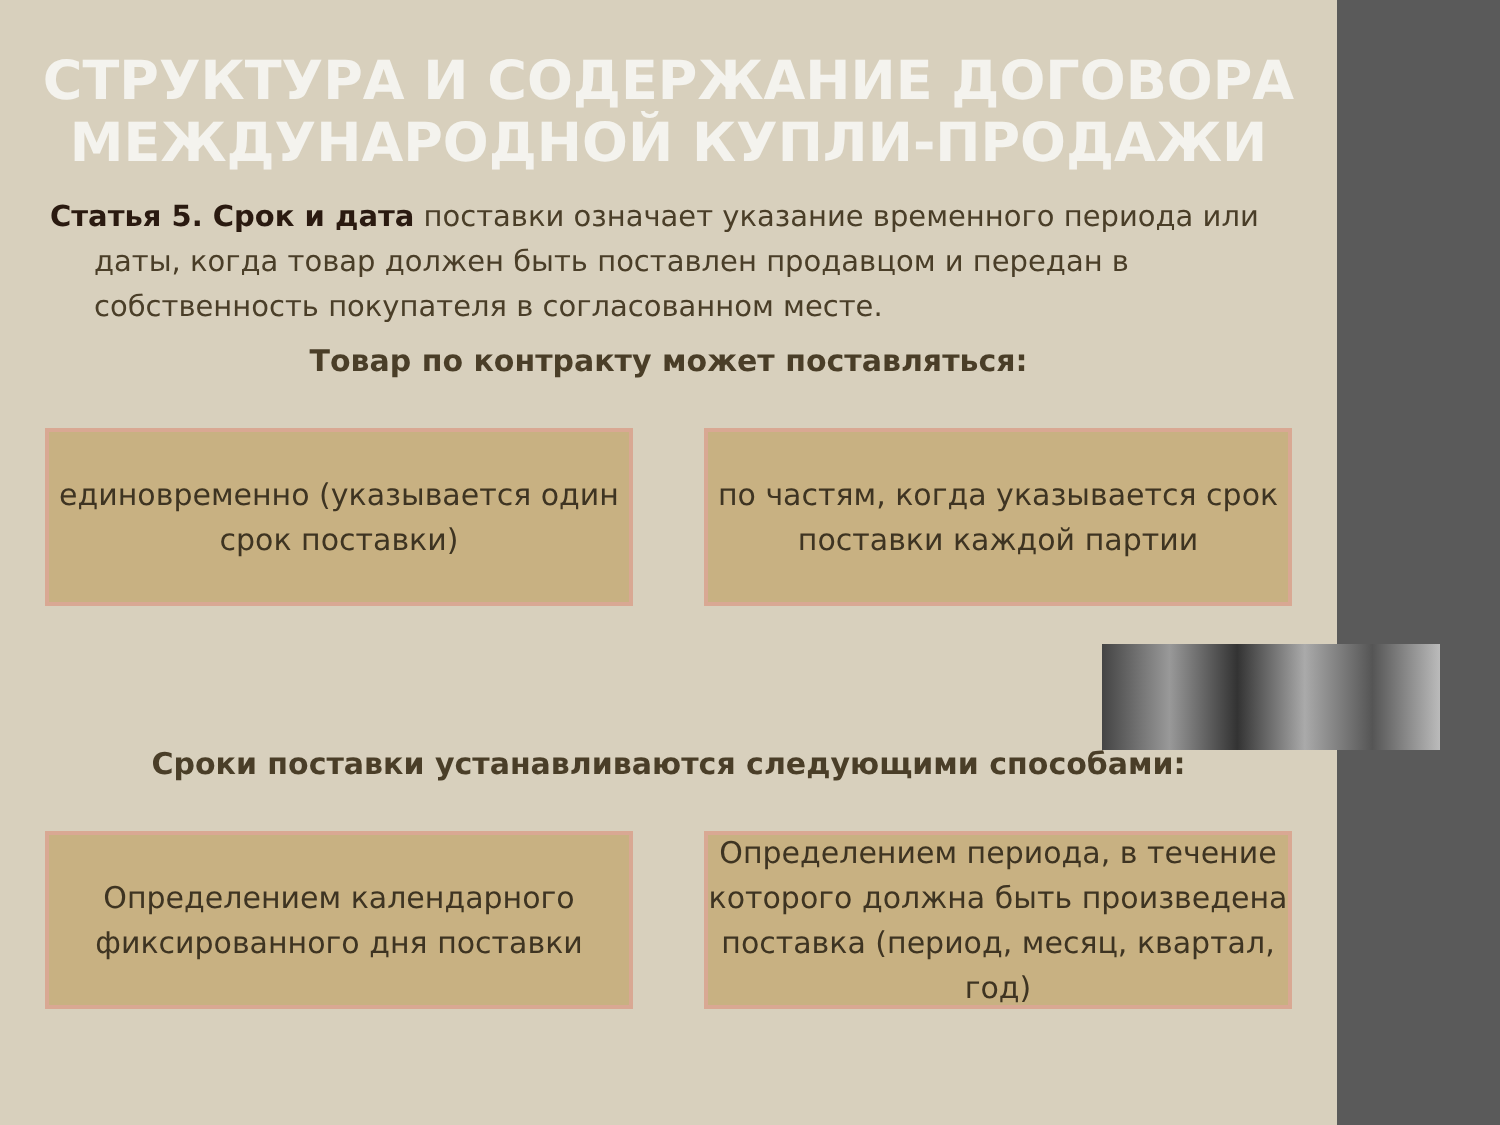СТРУКТУРА И СОДЕРЖАНИЕ ДОГОВОРА МЕЖДУНАРОДНОЙ КУПЛИ-ПРОДАЖИ
Статья 5. Срок и дата поставки означает указание временного периода или даты, когда товар должен быть поставлен продавцом и передан в собственность покупателя в согласованном месте.
Товар по контракту может поставляться:
единовременно (указывается один срок поставки)
по частям, когда указывается срок поставки каждой партии
Сроки поставки устанавливаются следующими способами:
Определением календарного фиксированного дня поставки
Определением периода, в течение которого должна быть произведена поставка (период, месяц, квартал, год)